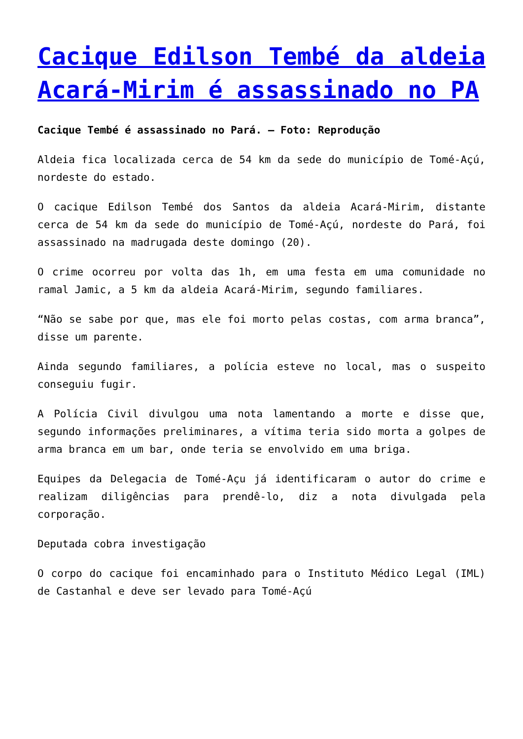Cacique Edilson Tembé da aldeia Acará-Mirim é assassinado no PA
Cacique Tembé é assassinado no Pará. – Foto: Reprodução
Aldeia fica localizada cerca de 54 km da sede do município de Tomé-Açú, nordeste do estado.
O cacique Edilson Tembé dos Santos da aldeia Acará-Mirim, distante cerca de 54 km da sede do município de Tomé-Açú, nordeste do Pará, foi assassinado na madrugada deste domingo (20).
O crime ocorreu por volta das 1h, em uma festa em uma comunidade no ramal Jamic, a 5 km da aldeia Acará-Mirim, segundo familiares.
“Não se sabe por que, mas ele foi morto pelas costas, com arma branca”, disse um parente.
Ainda segundo familiares, a polícia esteve no local, mas o suspeito conseguiu fugir.
A Polícia Civil divulgou uma nota lamentando a morte e disse que, segundo informações preliminares, a vítima teria sido morta a golpes de arma branca em um bar, onde teria se envolvido em uma briga.
Equipes da Delegacia de Tomé-Açu já identificaram o autor do crime e realizam diligências para prendê-lo, diz a nota divulgada pela corporação.
Deputada cobra investigação
O corpo do cacique foi encaminhado para o Instituto Médico Legal (IML) de Castanhal e deve ser levado para Tomé-Açú